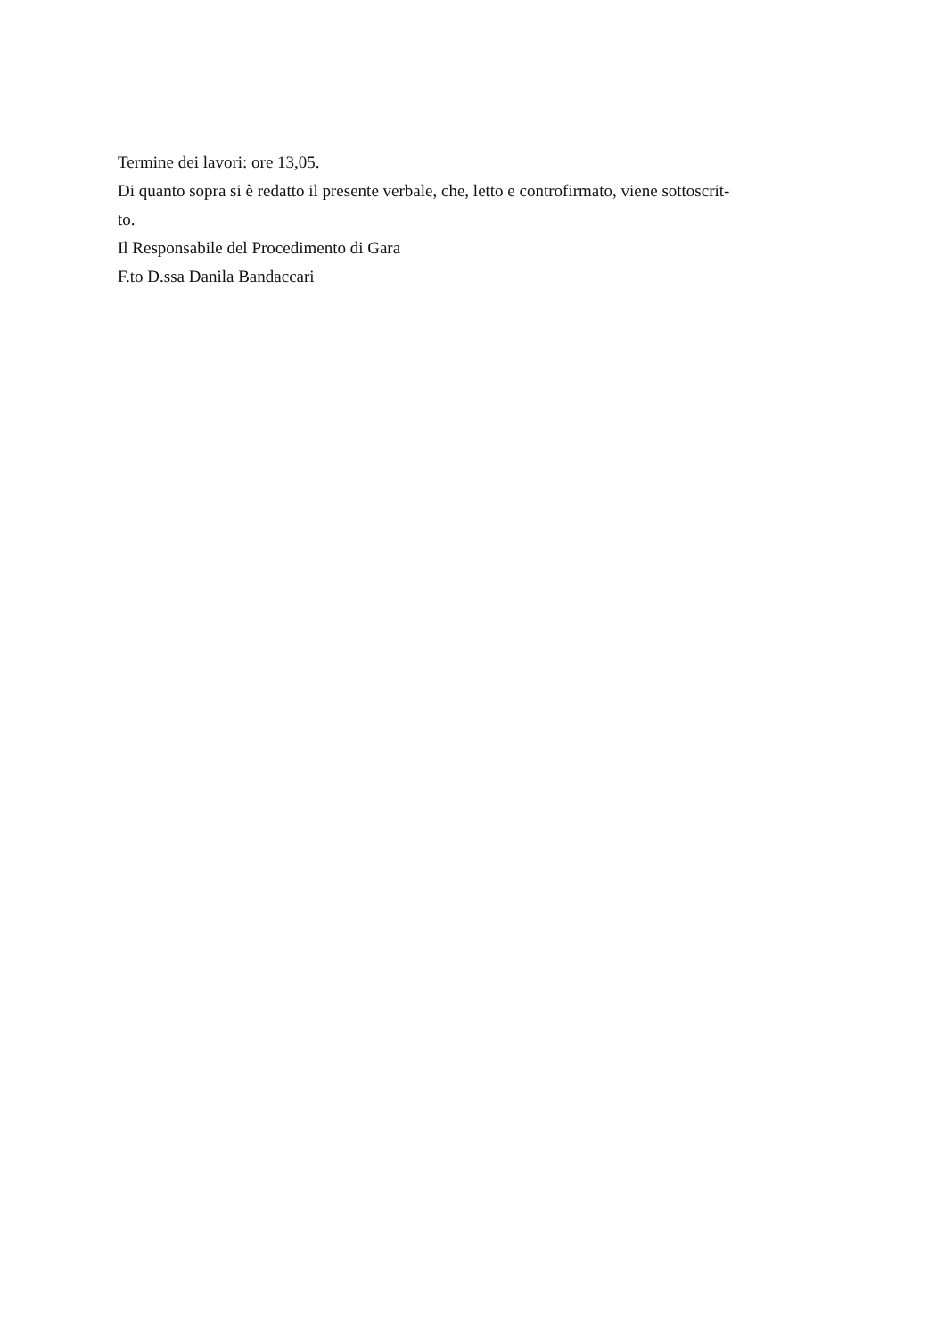Termine dei lavori: ore 13,05.
Di quanto sopra si è redatto il presente verbale, che, letto e controfirmato, viene sottoscrit-
to.
Il Responsabile del Procedimento di Gara
F.to D.ssa Danila Bandaccari